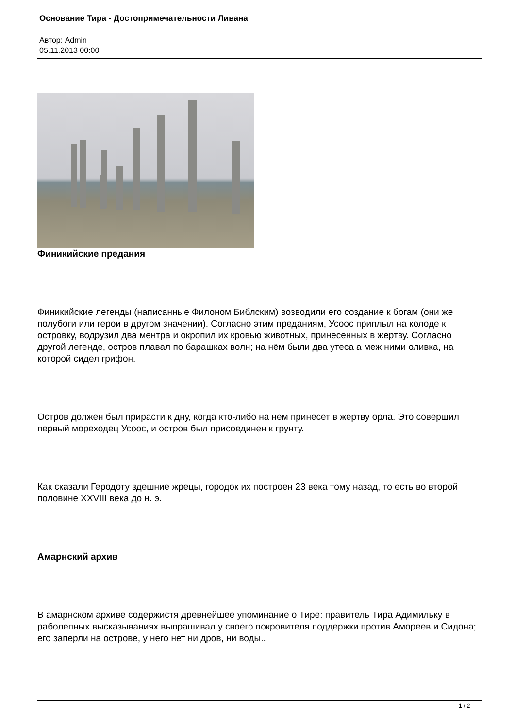Основание Тира - Достопримечательности Ливана
Автор: Admin
05.11.2013 00:00
Финикийские предания
Финикийские легенды (написанные Филоном Библским) возводили его создание к богам (они же полубоги или герои в другом значении). Согласно этим преданиям, Усоос приплыл на колоде к островку, водрузил два ментра и окропил их кровью животных, принесенных в жертву. Согласно другой легенде, остров плавал по барашках волн; на нём были два утеса а меж ними оливка, на которой сидел грифон.
Остров должен был прирасти к дну, когда кто-либо на нем принесет в жертву орла. Это совершил первый мореходец Усоос, и остров был присоединен к грунту.
Как сказали Геродоту здешние жрецы, городок их построен 23 века тому назад, то есть во второй половине XXVIII века до н. э.
Амарнский архив
В амарнском архиве содержистя древнейшее упоминание о Тире: правитель Тира Адимильку в раболепных высказываниях выпрашивал у своего покровителя поддержки против Амореев и Сидона; его заперли на острове, у него нет ни дров, ни воды..
1 / 2